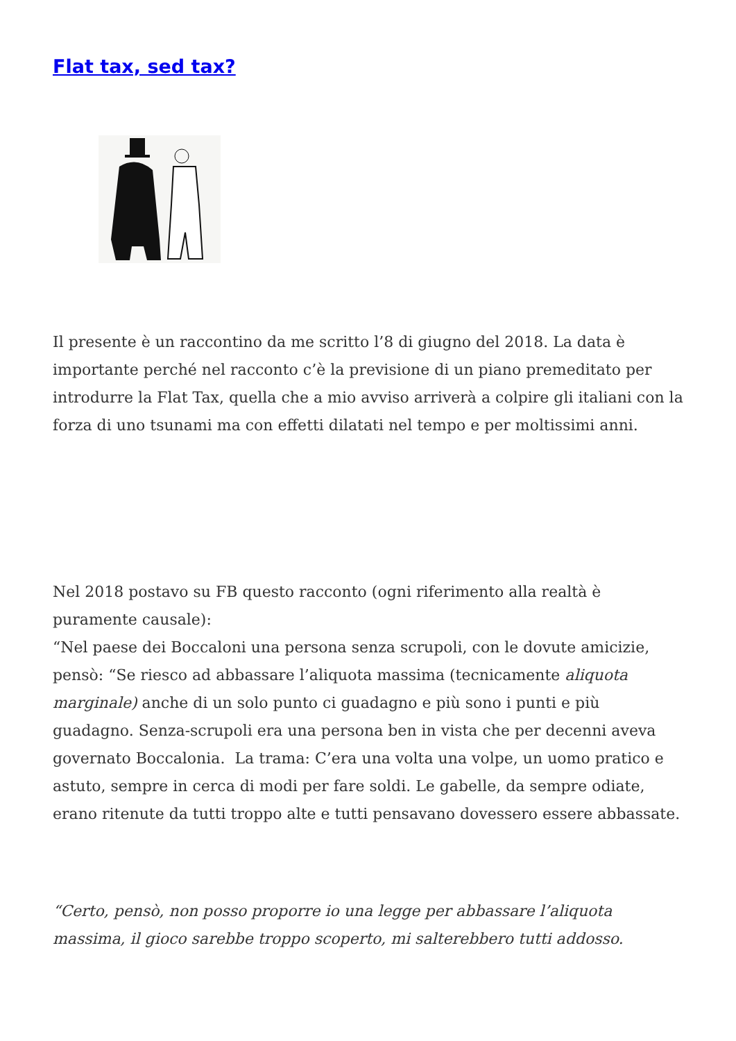Flat tax, sed tax?
Il presente è un raccontino da me scritto l’8 di giugno del 2018. La data è importante perché nel racconto c’è la previsione di un piano premeditato per introdurre la Flat Tax, quella che a mio avviso arriverà a colpire gli italiani con la forza di uno tsunami ma con effetti dilatati nel tempo e per moltissimi anni.
Nel 2018 postavo su FB questo racconto (ogni riferimento alla realtà è puramente causale):
“Nel paese dei Boccaloni una persona senza scrupoli, con le dovute amicizie, pensò: “Se riesco ad abbassare l’aliquota massima (tecnicamente aliquota marginale) anche di un solo punto ci guadagno e più sono i punti e più guadagno. Senza-scrupoli era una persona ben in vista che per decenni aveva governato Boccalonia. La trama: C’era una volta una volpe, un uomo pratico e astuto, sempre in cerca di modi per fare soldi. Le gabelle, da sempre odiate, erano ritenute da tutti troppo alte e tutti pensavano dovessero essere abbassate.
“Certo, pensò, non posso proporre io una legge per abbassare l’aliquota massima, il gioco sarebbe troppo scoperto, mi salterebbero tutti addosso.